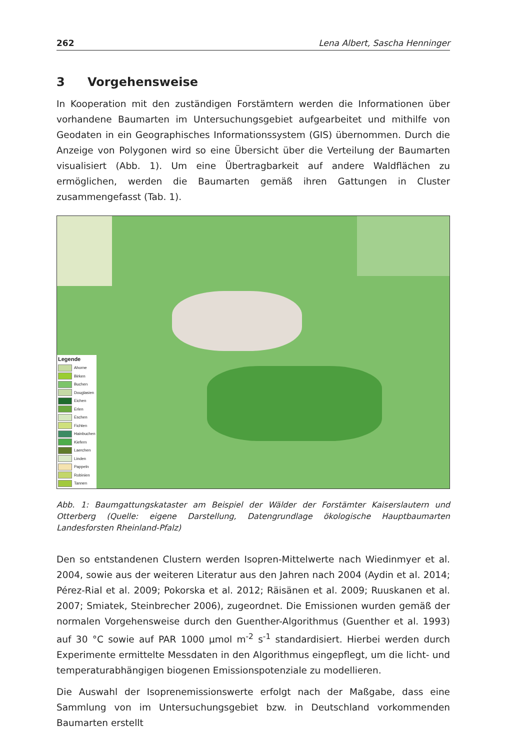262 Lena Albert, Sascha Henninger
3 Vorgehensweise
In Kooperation mit den zuständigen Forstämtern werden die Informationen über vorhandene Baumarten im Untersuchungsgebiet aufgearbeitet und mithilfe von Geodaten in ein Geographisches Informationssystem (GIS) übernommen. Durch die Anzeige von Polygonen wird so eine Übersicht über die Verteilung der Baumarten visualisiert (Abb. 1). Um eine Übertragbarkeit auf andere Waldflächen zu ermöglichen, werden die Baumarten gemäß ihren Gattungen in Cluster zusammengefasst (Tab. 1).
Legende
Ahorne
Birken
Buchen
Douglasien
Eichen
Erlen
Eschen
Fichten
Hainbuchen
Kiefern
Laerchen
Linden
Pappeln
Robinien
Tannen
Abb. 1: Baumgattungskataster am Beispiel der Wälder der Forstämter Kaiserslautern und Otterberg (Quelle: eigene Darstellung, Datengrundlage ökologische Hauptbaumarten Landesforsten Rheinland-Pfalz)
Den so entstandenen Clustern werden Isopren-Mittelwerte nach Wiedinmyer et al. 2004, sowie aus der weiteren Literatur aus den Jahren nach 2004 (Aydin et al. 2014; Pérez-Rial et al. 2009; Pokorska et al. 2012; Räisänen et al. 2009; Ruuskanen et al. 2007; Smiatek, Steinbrecher 2006), zugeordnet. Die Emissionen wurden gemäß der normalen Vorgehensweise durch den Guenther-Algorithmus (Guenther et al. 1993) auf 30 °C sowie auf PAR 1000 µmol m<sup>-2</sup> s<sup>-1</sup> standardisiert. Hierbei werden durch Experimente ermittelte Messdaten in den Algorithmus eingepflegt, um die licht- und temperaturabhängigen biogenen Emissionspotenziale zu modellieren.
Die Auswahl der Isoprenemissionswerte erfolgt nach der Maßgabe, dass eine Sammlung von im Untersuchungsgebiet bzw. in Deutschland vorkommenden Baumarten erstellt